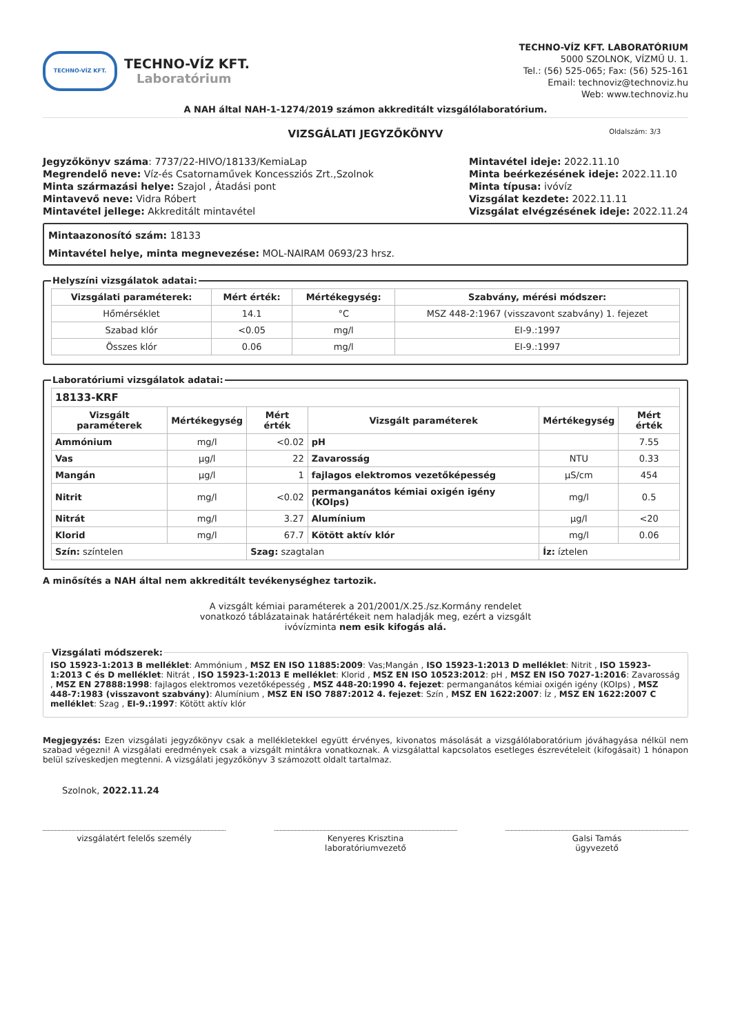TECHNO-VÍZ KFT.
TECHNO-VÍZ KFT.
Laboratórium
TECHNO-VÍZ KFT. LABORATÓRIUM
5000 SZOLNOK, VÍZMŰ U. 1.
Tel.: (56) 525-065; Fax: (56) 525-161
Email: technoviz@technoviz.hu
Web: www.technoviz.hu
A NAH által NAH-1-1274/2019 számon akkreditált vizsgálólaboratórium.
VIZSGÁLATI JEGYZŐKÖNYV Oldalszám: 3/3
Jegyzőkönyv száma: 7737/22-HIVO/18133/KemiaLap
Megrendelő neve: Víz-és Csatornaművek Koncessziós Zrt.,Szolnok
Minta származási helye: Szajol , Átadási pont
Mintavevő neve: Vidra Róbert
Mintavétel jellege: Akkreditált mintavétel
Mintavétel ideje: 2022.11.10
Minta beérkezésének ideje: 2022.11.10
Minta típusa: ivóvíz
Vizsgálat kezdete: 2022.11.11
Vizsgálat elvégzésének ideje: 2022.11.24
Mintaazonosító szám: 18133
Mintavétel helye, minta megnevezése: MOL-NAIRAM 0693/23 hrsz.
Helyszíni vizsgálatok adatai:
| Vizsgálati paraméterek: | Mért érték: | Mértékegység: | Szabvány, mérési módszer: |
| --- | --- | --- | --- |
| Hőmérséklet | 14.1 | °C | MSZ 448-2:1967 (visszavont szabvány) 1. fejezet |
| Szabad klór | <0.05 | mg/l | EI-9.:1997 |
| Összes klór | 0.06 | mg/l | EI-9.:1997 |
Laboratóriumi vizsgálatok adatai:
| 18133-KRF | | | | | |
| --- | --- | --- | --- | --- | --- |
| Vizsgált paraméterek | Mértékegység | Mért érték | Vizsgált paraméterek | Mértékegység | Mért érték |
| Ammónium | mg/l | <0.02 | pH | | 7.55 |
| Vas | µg/l | 22 | Zavarosság | NTU | 0.33 |
| Mangán | µg/l | 1 | fajlagos elektromos vezetőképesség | µS/cm | 454 |
| Nitrit | mg/l | <0.02 | permanganátos kémiai oxigén igény (KOIps) | mg/l | 0.5 |
| Nitrát | mg/l | 3.27 | Alumínium | µg/l | <20 |
| Klorid | mg/l | 67.7 | Kötött aktív klór | mg/l | 0.06 |
| Szín: színtelen | | Szag: szagtalan | | Íz: íztelen | |
A minősítés a NAH által nem akkreditált tevékenységhez tartozik.
A vizsgált kémiai paraméterek a 201/2001/X.25./sz.Kormány rendelet
vonatkozó táblázatainak határértékeit nem haladják meg, ezért a vizsgált
ivóvízminta nem esik kifogás alá.
Vizsgálati módszerek: ISO 15923-1:2013 B melléklet: Ammónium , MSZ EN ISO 11885:2009: Vas;Mangán , ISO 15923-1:2013 D melléklet: Nitrit , ISO 15923-1:2013 C és D melléklet: Nitrát , ISO 15923-1:2013 E melléklet: Klorid , MSZ EN ISO 10523:2012: pH , MSZ EN ISO 7027-1:2016: Zavarosság , MSZ EN 27888:1998: fajlagos elektromos vezetőképesség , MSZ 448-20:1990 4. fejezet: permanganátos kémiai oxigén igény (KOIps) , MSZ 448-7:1983 (visszavont szabvány): Alumínium , MSZ EN ISO 7887:2012 4. fejezet: Szín , MSZ EN 1622:2007: Íz , MSZ EN 1622:2007 C melléklet: Szag , EI-9.:1997: Kötött aktív klór
Megjegyzés: Ezen vizsgálati jegyzőkönyv csak a mellékletekkel együtt érvényes, kivonatos másolását a vizsgálólaboratórium jóváhagyása nélkül nem szabad végezni! A vizsgálati eredmények csak a vizsgált mintákra vonatkoznak. A vizsgálattal kapcsolatos esetleges észrevételeit (kifogásait) 1 hónapon belül szíveskedjen megtenni. A vizsgálati jegyzőkönyv 3 számozott oldalt tartalmaz.
Szolnok, 2022.11.24
vizsgálatért felelős személy Kenyeres Krisztina
laboratóriumvezető
Galsi Tamás
ügyvezető